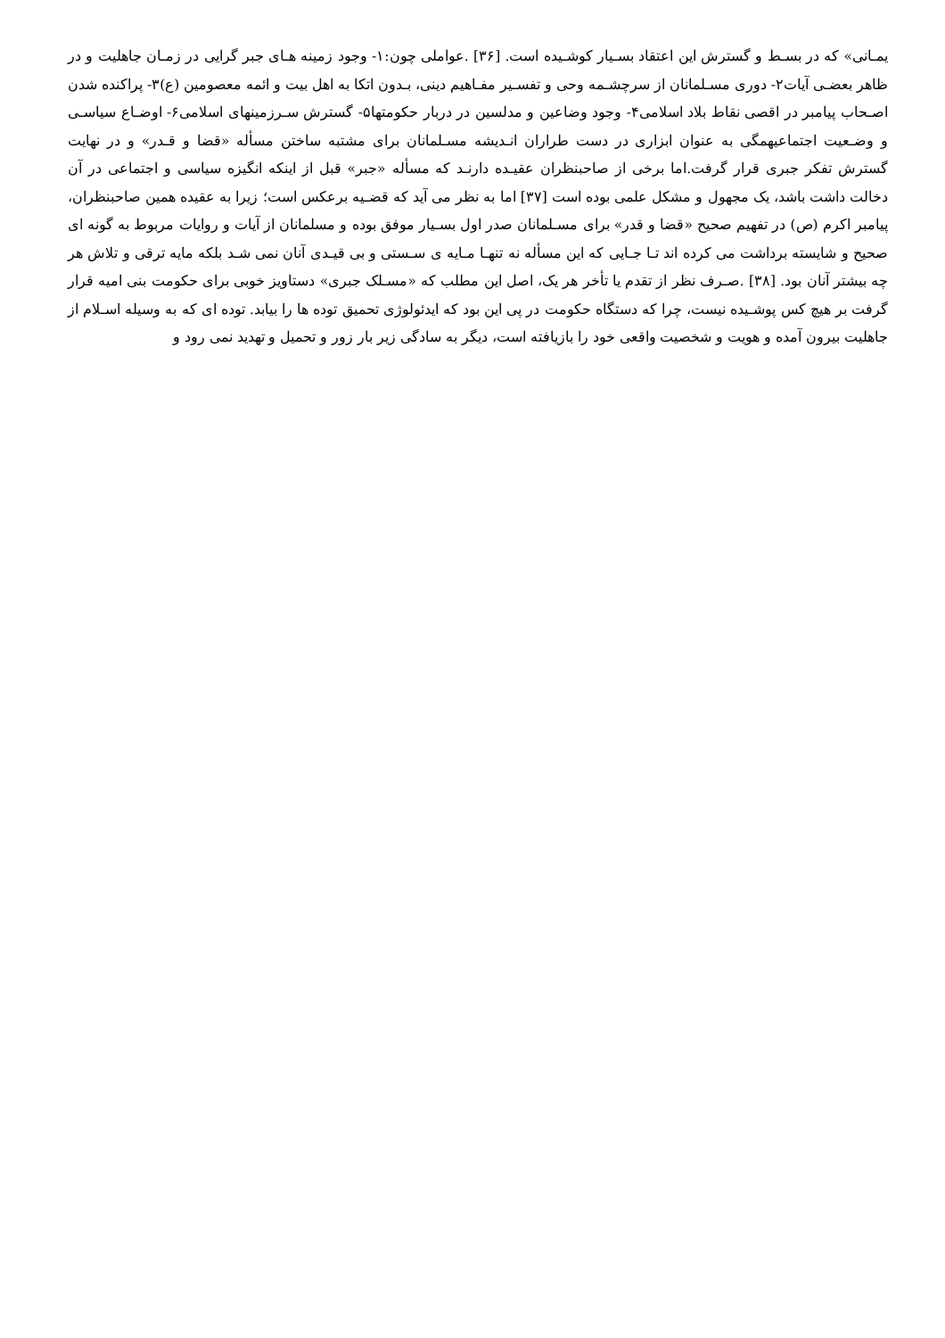یمـانی» که در بسـط و گسترش این اعتقاد بسـیار کوشـیده است. [۳۶] .عواملی چون:۱- وجود زمینه هـای جبر گرایی در زمـان جاهلیت و در ظاهر بعضـی آیات۲- دوری مسـلمانان از سرچشـمه وحی و تفسـیر مفـاهیم دینی، بـدون اتکا به اهل بیت و ائمه معصومین (ع)۳- پراکنده شدن اصـحاب پیامبر در اقصی نقاط بلاد اسلامی۴- وجود وضاعین و مدلسین در دربار حکومتها۵- گسترش سـرزمینهای اسلامی۶- اوضـاع سیاسـی و وضـعیت اجتماعیهمگی به عنوان ابزاری در دست طراران انـدیشه مسـلمانان برای مشتبه ساختن مسأله «قضا و قـدر» و در نهایت گسترش تفکر جبری قرار گرفت.اما برخی از صاحبنظران عقیـده دارنـد که مسأله «جبر» قبل از اینکه انگیزه سیاسی و اجتماعی در آن دخالت داشت باشد، یک مجهول و مشکل علمی بوده است [۳۷] اما به نظر می آید که قضـیه برعکس است؛ زیرا به عقیده همین صاحبنظران، پیامبر اکرم (ص) در تفهیم صحیح «قضا و قدر» برای مسـلمانان صدر اول بسـیار موفق بوده و مسلمانان از آیات و روایات مربوط به گونه ای صحیح و شایسته برداشت می کرده اند تـا جـایی که این مسأله نه تنهـا مـایه ی سـستی و بی قیـدی آنان نمی شـد بلکه مایه ترقی و تلاش هر چه بیشتر آنان بود. [۳۸] .صـرف نظر از تقدم یا تأخر هر یک، اصل این مطلب که «مسـلک جبری» دستاویز خوبی برای حکومت بنی امیه قرار گرفت بر هیچ کس پوشـیده نیست، چرا که دستگاه حکومت در پی این بود که ایدئولوژی تحمیق توده ها را بیابد. توده ای که به وسیله اسـلام از جاهلیت بیرون آمده و هویت و شخصیت واقعی خود را بازیافته است، دیگر به سادگی زیر بار زور و تحمیل و تهدید نمی رود و